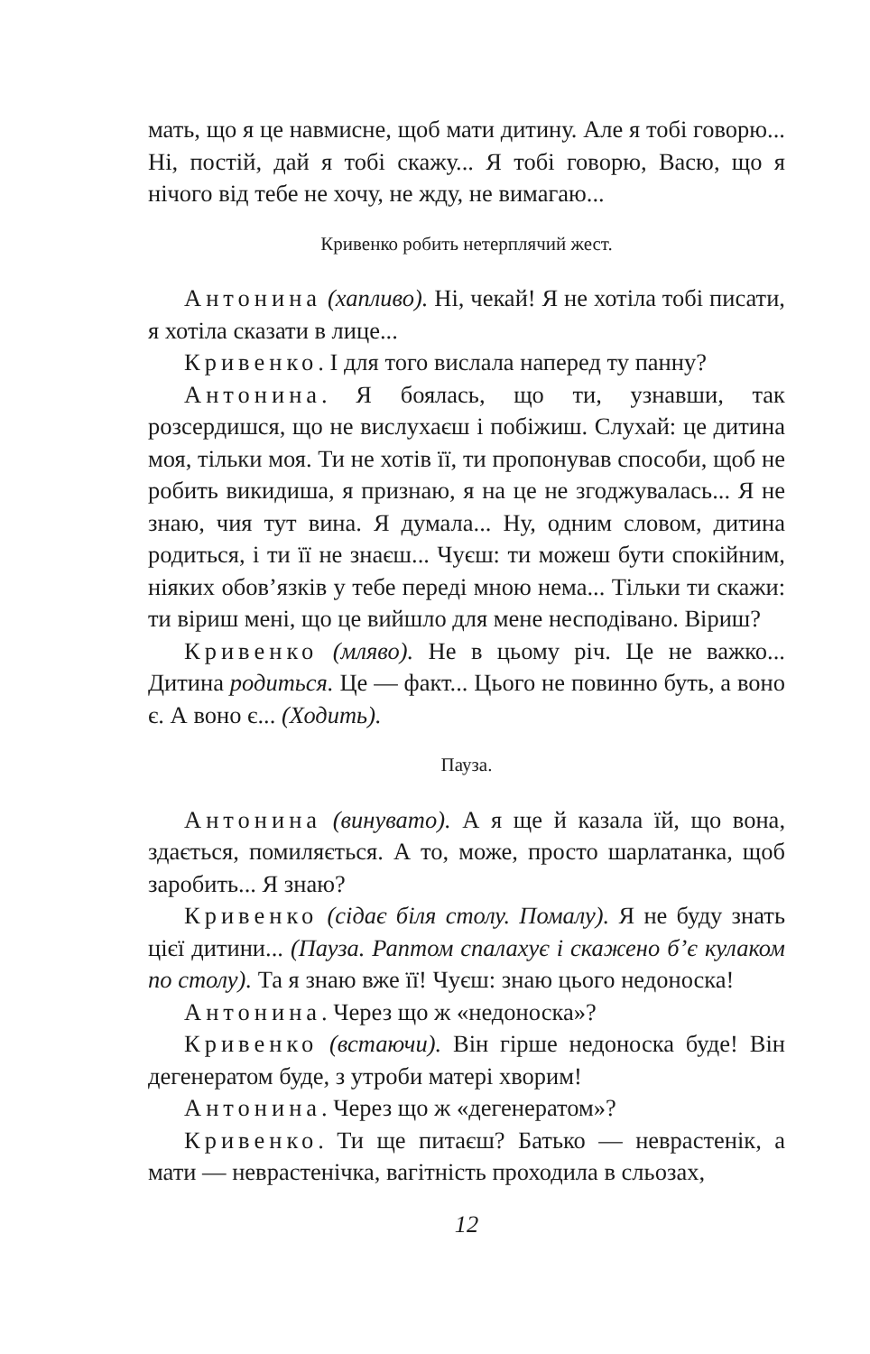мать, що я це навмисне, щоб мати дитину. Але я тобі говорю... Ні, постій, дай я тобі скажу... Я тобі говорю, Васю, що я нічого від тебе не хочу, не жду, не вимагаю...
Кривенко робить нетерплячий жест.
Антонина (хапливо). Ні, чекай! Я не хотіла тобі писати, я хотіла сказати в лице...
Кривенко. І для того вислала наперед ту панну?
Антонина. Я боялась, що ти, узнавши, так розсердишся, що не вислухаєш і побіжиш. Слухай: це дитина моя, тільки моя. Ти не хотів її, ти пропонував способи, щоб не робить викидиша, я признаю, я на це не згоджувалась... Я не знаю, чия тут вина. Я думала... Ну, одним словом, дитина родиться, і ти її не знаєш... Чуєш: ти можеш бути спокійним, ніяких обов’язків у тебе переді мною нема... Тільки ти скажи: ти віриш мені, що це вийшло для мене несподівано. Віриш?
Кривенко (мляво). Не в цьому річ. Це не важко... Дитина родиться. Це — факт... Цього не повинно буть, а воно є. А воно є... (Ходить).
Пауза.
Антонина (винувато). А я ще й казала їй, що вона, здається, помиляється. А то, може, просто шарлатанка, щоб заробить... Я знаю?
Кривенко (сідає біля столу. Помалу). Я не буду знать цієї дитини... (Пауза. Раптом спалахує і скажено б’є кулаком по столу). Та я знаю вже її! Чуєш: знаю цього недоноска!
Антонина. Через що ж «недоноска»?
Кривенко (встаючи). Він гірше недоноска буде! Він дегенератом буде, з утроби матері хворим!
Антонина. Через що ж «дегенератом»?
Кривенко. Ти ще питаєш? Батько — неврастенік, а мати — неврастенічка, вагітність проходила в сльозах,
12